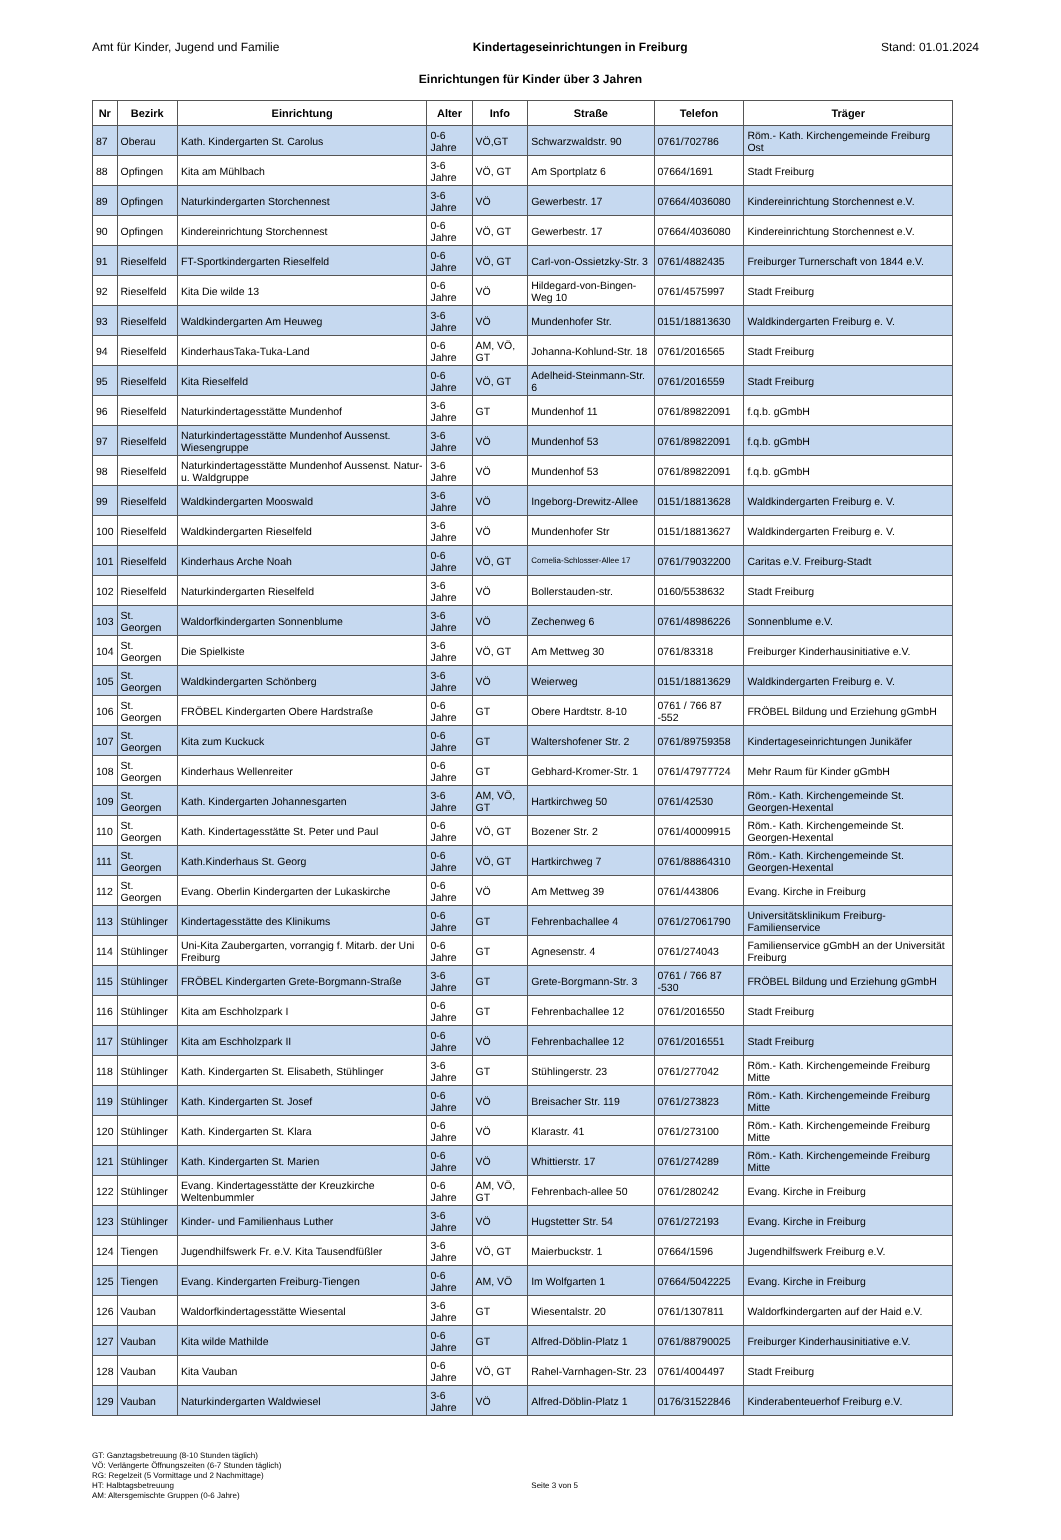Amt für Kinder, Jugend und Familie Kindertageseinrichtungen in Freiburg Stand: 01.01.2024
Einrichtungen für Kinder über 3 Jahren
| Nr | Bezirk | Einrichtung | Alter | Info | Straße | Telefon | Träger |
| --- | --- | --- | --- | --- | --- | --- | --- |
| 87 | Oberau | Kath. Kindergarten St. Carolus | 0-6 Jahre | VÖ,GT | Schwarzwaldstr. 90 | 0761/702786 | Röm.- Kath. Kirchengemeinde Freiburg Ost |
| 88 | Opfingen | Kita am Mühlbach | 3-6 Jahre | VÖ, GT | Am Sportplatz 6 | 07664/1691 | Stadt Freiburg |
| 89 | Opfingen | Naturkindergarten Storchennest | 3-6 Jahre | VÖ | Gewerbestr. 17 | 07664/4036080 | Kindereinrichtung Storchennest e.V. |
| 90 | Opfingen | Kindereinrichtung Storchennest | 0-6 Jahre | VÖ, GT | Gewerbestr. 17 | 07664/4036080 | Kindereinrichtung Storchennest e.V. |
| 91 | Rieselfeld | FT-Sportkindergarten Rieselfeld | 0-6 Jahre | VÖ, GT | Carl-von-Ossietzky-Str. 3 | 0761/4882435 | Freiburger Turnerschaft von 1844 e.V. |
| 92 | Rieselfeld | Kita Die wilde 13 | 0-6 Jahre | VÖ | Hildegard-von-Bingen-Weg 10 | 0761/4575997 | Stadt Freiburg |
| 93 | Rieselfeld | Waldkindergarten Am Heuweg | 3-6 Jahre | VÖ | Mundenhofer Str. | 0151/18813630 | Waldkindergarten Freiburg e. V. |
| 94 | Rieselfeld | KinderhausTaka-Tuka-Land | 0-6 Jahre | AM, VÖ, GT | Johanna-Kohlund-Str. 18 | 0761/2016565 | Stadt Freiburg |
| 95 | Rieselfeld | Kita Rieselfeld | 0-6 Jahre | VÖ, GT | Adelheid-Steinmann-Str. 6 | 0761/2016559 | Stadt Freiburg |
| 96 | Rieselfeld | Naturkindertagesstätte Mundenhof | 3-6 Jahre | GT | Mundenhof 11 | 0761/89822091 | f.q.b. gGmbH |
| 97 | Rieselfeld | Naturkindertagesstätte Mundenhof Aussenst. Wiesengruppe | 3-6 Jahre | VÖ | Mundenhof 53 | 0761/89822091 | f.q.b. gGmbH |
| 98 | Rieselfeld | Naturkindertagesstätte Mundenhof Aussenst. Natur-u. Waldgruppe | 3-6 Jahre | VÖ | Mundenhof 53 | 0761/89822091 | f.q.b. gGmbH |
| 99 | Rieselfeld | Waldkindergarten Mooswald | 3-6 Jahre | VÖ | Ingeborg-Drewitz-Allee | 0151/18813628 | Waldkindergarten Freiburg e. V. |
| 100 | Rieselfeld | Waldkindergarten Rieselfeld | 3-6 Jahre | VÖ | Mundenhofer Str | 0151/18813627 | Waldkindergarten Freiburg e. V. |
| 101 | Rieselfeld | Kinderhaus Arche Noah | 0-6 Jahre | VÖ, GT | Cornelia-Schlosser-Allee 17 | 0761/79032200 | Caritas e.V. Freiburg-Stadt |
| 102 | Rieselfeld | Naturkindergarten Rieselfeld | 3-6 Jahre | VÖ | Bollerstauden-str. | 0160/5538632 | Stadt Freiburg |
| 103 | St. Georgen | Waldorfkindergarten Sonnenblume | 3-6 Jahre | VÖ | Zechenweg 6 | 0761/48986226 | Sonnenblume e.V. |
| 104 | St. Georgen | Die Spielkiste | 3-6 Jahre | VÖ, GT | Am Mettweg 30 | 0761/83318 | Freiburger Kinderhausinitiative e.V. |
| 105 | St. Georgen | Waldkindergarten Schönberg | 3-6 Jahre | VÖ | Weierweg | 0151/18813629 | Waldkindergarten Freiburg e. V. |
| 106 | St. Georgen | FRÖBEL Kindergarten Obere Hardstraße | 0-6 Jahre | GT | Obere Hardtstr. 8-10 | 0761 / 766 87 -552 | FRÖBEL Bildung und Erziehung gGmbH |
| 107 | St. Georgen | Kita zum Kuckuck | 0-6 Jahre | GT | Waltershofener Str. 2 | 0761/89759358 | Kindertageseinrichtungen Junikäfer |
| 108 | St. Georgen | Kinderhaus Wellenreiter | 0-6 Jahre | GT | Gebhard-Kromer-Str. 1 | 0761/47977724 | Mehr Raum für Kinder gGmbH |
| 109 | St. Georgen | Kath. Kindergarten Johannesgarten | 3-6 Jahre | AM, VÖ, GT | Hartkirchweg 50 | 0761/42530 | Röm.- Kath. Kirchengemeinde St. Georgen-Hexental |
| 110 | St. Georgen | Kath. Kindertagesstätte St. Peter und Paul | 0-6 Jahre | VÖ, GT | Bozener Str. 2 | 0761/40009915 | Röm.- Kath. Kirchengemeinde St. Georgen-Hexental |
| 111 | St. Georgen | Kath.Kinderhaus St. Georg | 0-6 Jahre | VÖ, GT | Hartkirchweg 7 | 0761/88864310 | Röm.- Kath. Kirchengemeinde St. Georgen-Hexental |
| 112 | St. Georgen | Evang. Oberlin Kindergarten der Lukaskirche | 0-6 Jahre | VÖ | Am Mettweg 39 | 0761/443806 | Evang. Kirche in Freiburg |
| 113 | Stühlinger | Kindertagesstätte des Klinikums | 0-6 Jahre | GT | Fehrenbachallee 4 | 0761/27061790 | Universitätsklinikum Freiburg-Familienservice |
| 114 | Stühlinger | Uni-Kita Zaubergarten, vorrangig f. Mitarb. der Uni Freiburg | 0-6 Jahre | GT | Agnesenstr. 4 | 0761/274043 | Familienservice gGmbH an der Universität Freiburg |
| 115 | Stühlinger | FRÖBEL Kindergarten Grete-Borgmann-Straße | 3-6 Jahre | GT | Grete-Borgmann-Str. 3 | 0761 / 766 87 -530 | FRÖBEL Bildung und Erziehung gGmbH |
| 116 | Stühlinger | Kita am Eschholzpark I | 0-6 Jahre | GT | Fehrenbachallee 12 | 0761/2016550 | Stadt Freiburg |
| 117 | Stühlinger | Kita am Eschholzpark II | 0-6 Jahre | VÖ | Fehrenbachallee 12 | 0761/2016551 | Stadt Freiburg |
| 118 | Stühlinger | Kath. Kindergarten St. Elisabeth, Stühlinger | 3-6 Jahre | GT | Stühlingerstr. 23 | 0761/277042 | Röm.- Kath. Kirchengemeinde Freiburg Mitte |
| 119 | Stühlinger | Kath. Kindergarten St. Josef | 0-6 Jahre | VÖ | Breisacher Str. 119 | 0761/273823 | Röm.- Kath. Kirchengemeinde Freiburg Mitte |
| 120 | Stühlinger | Kath. Kindergarten St. Klara | 0-6 Jahre | VÖ | Klarastr. 41 | 0761/273100 | Röm.- Kath. Kirchengemeinde Freiburg Mitte |
| 121 | Stühlinger | Kath. Kindergarten St. Marien | 0-6 Jahre | VÖ | Whittierstr. 17 | 0761/274289 | Röm.- Kath. Kirchengemeinde Freiburg Mitte |
| 122 | Stühlinger | Evang. Kindertagesstätte der Kreuzkirche Weltenbummler | 0-6 Jahre | AM, VÖ, GT | Fehrenbach-allee 50 | 0761/280242 | Evang. Kirche in Freiburg |
| 123 | Stühlinger | Kinder- und Familienhaus Luther | 3-6 Jahre | VÖ | Hugstetter Str. 54 | 0761/272193 | Evang. Kirche in Freiburg |
| 124 | Tiengen | Jugendhilfswerk Fr. e.V. Kita Tausendfüßler | 3-6 Jahre | VÖ, GT | Maierbuckstr. 1 | 07664/1596 | Jugendhilfswerk Freiburg e.V. |
| 125 | Tiengen | Evang. Kindergarten Freiburg-Tiengen | 0-6 Jahre | AM, VÖ | Im Wolfgarten 1 | 07664/5042225 | Evang. Kirche in Freiburg |
| 126 | Vauban | Waldorfkindertagesstätte Wiesental | 3-6 Jahre | GT | Wiesentalstr. 20 | 0761/1307811 | Waldorfkindergarten auf der Haid e.V. |
| 127 | Vauban | Kita wilde Mathilde | 0-6 Jahre | GT | Alfred-Döblin-Platz 1 | 0761/88790025 | Freiburger Kinderhausinitiative e.V. |
| 128 | Vauban | Kita Vauban | 0-6 Jahre | VÖ, GT | Rahel-Varnhagen-Str. 23 | 0761/4004497 | Stadt Freiburg |
| 129 | Vauban | Naturkindergarten Waldwiesel | 3-6 Jahre | VÖ | Alfred-Döblin-Platz 1 | 0176/31522846 | Kinderabenteuerhof Freiburg e.V. |
GT: Ganztagsbetreuung (8-10 Stunden täglich)
VÖ: Verlängerte Öffnungszeiten (6-7 Stunden täglich)
RG: Regelzeit (5 Vormittage und 2 Nachmittage)
HT: Halbtagsbetreuung
AM: Altersgemischte Gruppen (0-6 Jahre)
Seite 3 von 5